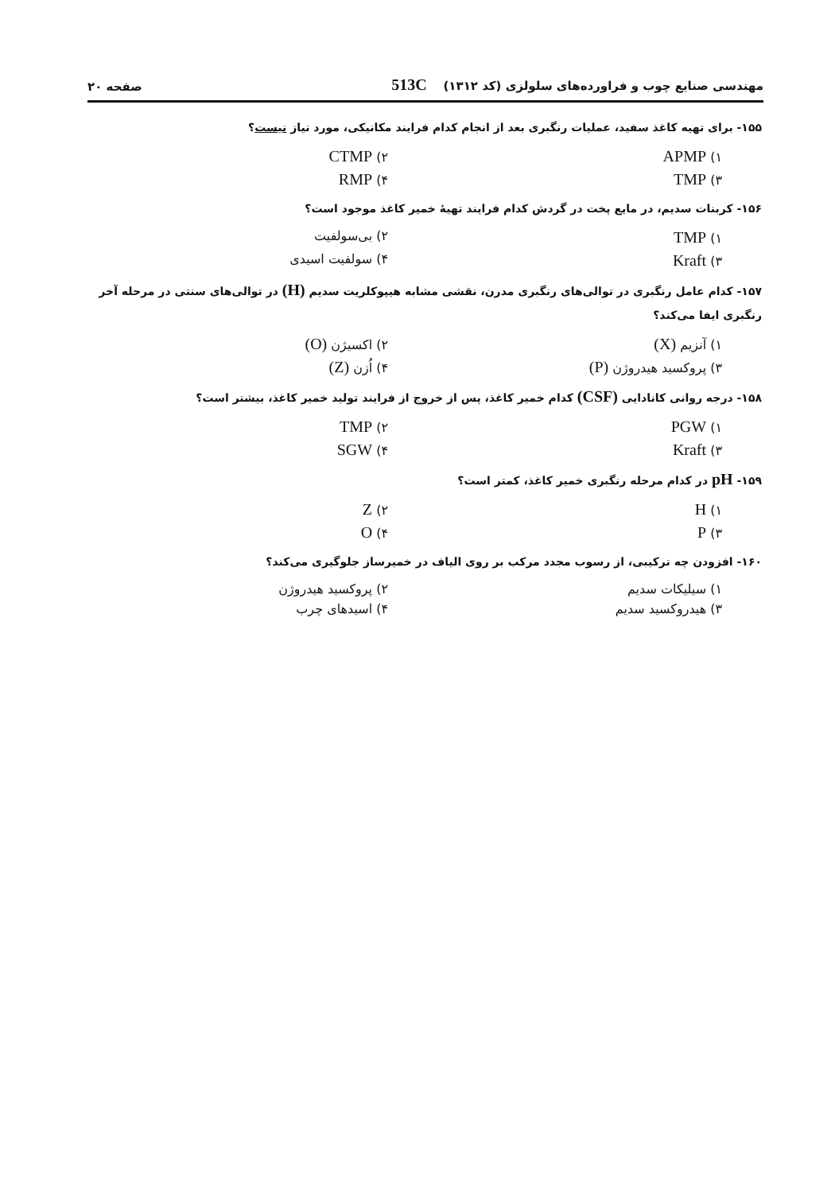مهندسی صنایع چوب و فراورده‌های سلولزی (کد ۱۳۱۲) 513C صفحه ۲۰
۱۵۵- برای تهیه کاغذ سفید، عملیات رنگبری بعد از انجام کدام فرایند مکانیکی، مورد نیاز نیست؟
۱) APMP
۲) CTMP
۳) TMP
۴) RMP
۱۵۶- کربنات سدیم، در مایع پخت در گردش کدام فرایند تهیهٔ خمیر کاغذ موجود است؟
۱) TMP
۲) بی‌سولفیت
۳) Kraft
۴) سولفیت اسیدی
۱۵۷- کدام عامل رنگبری در توالی‌های رنگبری مدرن، نقشی مشابه هیپوکلریت سدیم (H) در توالی‌های سنتی در مرحله آخر رنگبری ایفا می‌کند؟
۱) آنزیم (X)
۲) اکسیژن (O)
۳) پروکسید هیدروژن (P)
۴) اُزن (Z)
۱۵۸- درجه روانی کانادایی (CSF) کدام خمیر کاغذ، پس از خروج از فرایند تولید خمیر کاغذ، بیشتر است؟
۱) PGW
۲) TMP
۳) Kraft
۴) SGW
۱۵۹- pH در کدام مرحله رنگبری خمیر کاغذ، کمتر است؟
۱) H
۲) Z
۳) P
۴) O
۱۶۰- افزودن چه ترکیبی، از رسوب مجدد مرکب بر روی الیاف در خمیرساز جلوگیری می‌کند؟
۱) سیلیکات سدیم
۲) پروکسید هیدروژن
۳) هیدروکسید سدیم
۴) اسیدهای چرب